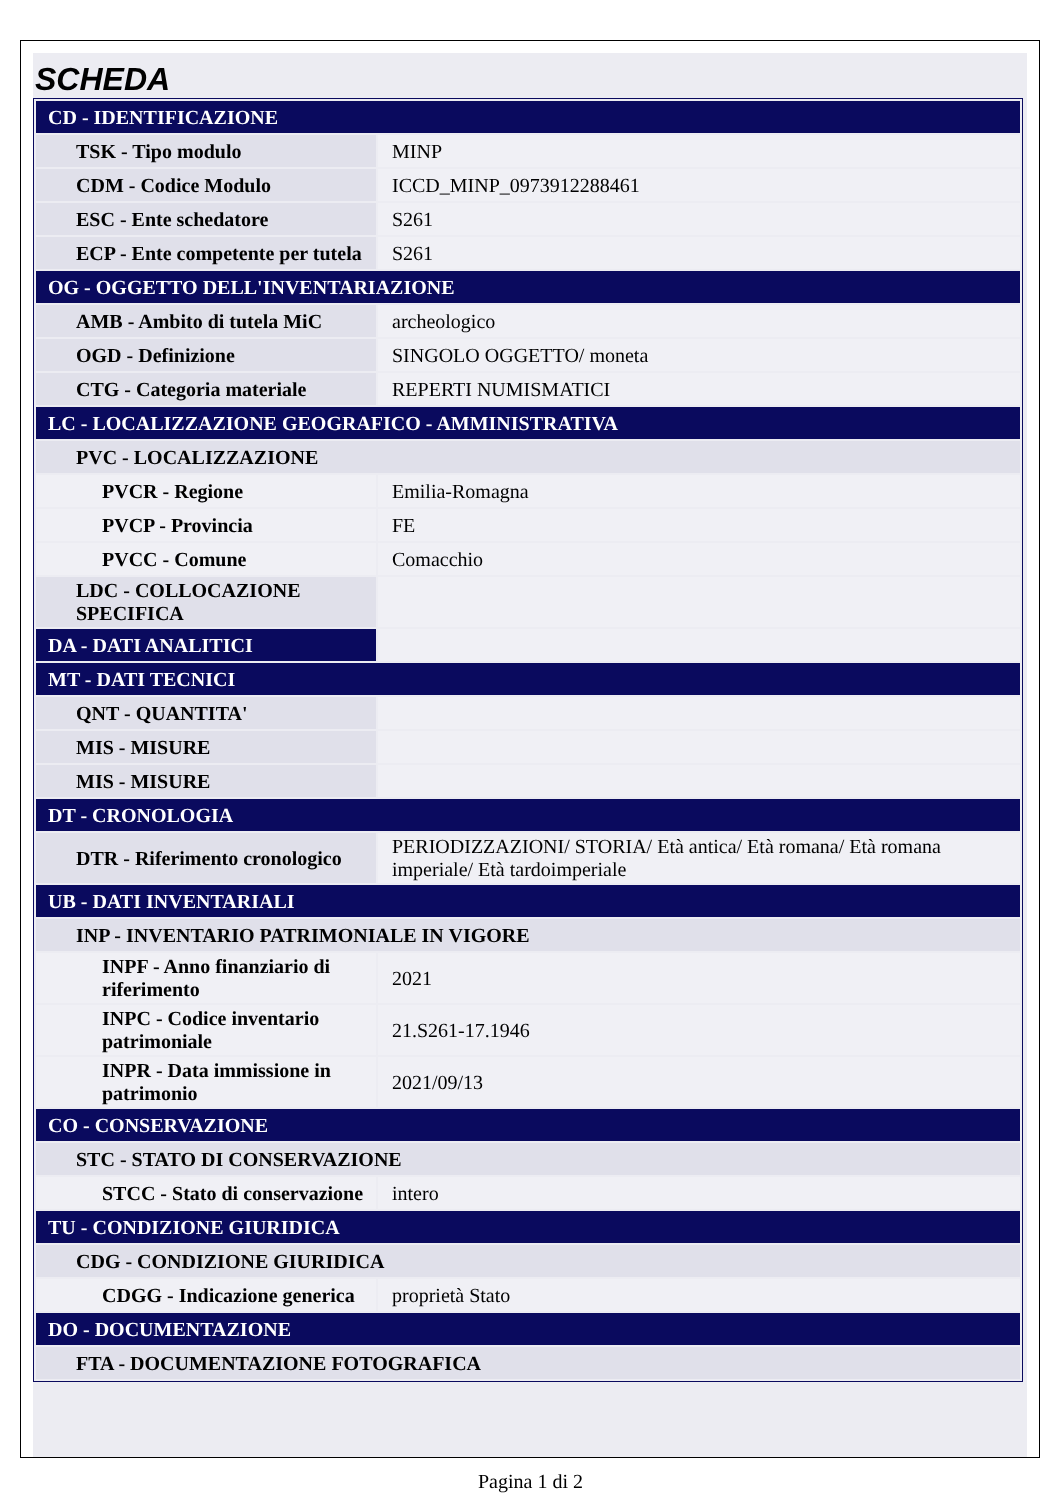SCHEDA
| CD - IDENTIFICAZIONE | |
| TSK - Tipo modulo | MINP |
| CDM - Codice Modulo | ICCD_MINP_0973912288461 |
| ESC - Ente schedatore | S261 |
| ECP - Ente competente per tutela | S261 |
| OG - OGGETTO DELL'INVENTARIAZIONE | |
| AMB - Ambito di tutela MiC | archeologico |
| OGD - Definizione | SINGOLO OGGETTO/ moneta |
| CTG - Categoria materiale | REPERTI NUMISMATICI |
| LC - LOCALIZZAZIONE GEOGRAFICO - AMMINISTRATIVA | |
| PVC - LOCALIZZAZIONE | |
| PVCR - Regione | Emilia-Romagna |
| PVCP - Provincia | FE |
| PVCC - Comune | Comacchio |
| LDC - COLLOCAZIONE SPECIFICA | |
| DA - DATI ANALITICI | |
| MT - DATI TECNICI | |
| QNT - QUANTITA' | |
| MIS - MISURE | |
| MIS - MISURE | |
| DT - CRONOLOGIA | |
| DTR - Riferimento cronologico | PERIODIZZAZIONI/ STORIA/ Età antica/ Età romana/ Età romana imperiale/ Età tardoimperiale |
| UB - DATI INVENTARIALI | |
| INP - INVENTARIO PATRIMONIALE IN VIGORE | |
| INPF - Anno finanziario di riferimento | 2021 |
| INPC - Codice inventario patrimoniale | 21.S261-17.1946 |
| INPR - Data immissione in patrimonio | 2021/09/13 |
| CO - CONSERVAZIONE | |
| STC - STATO DI CONSERVAZIONE | |
| STCC - Stato di conservazione | intero |
| TU - CONDIZIONE GIURIDICA | |
| CDG - CONDIZIONE GIURIDICA | |
| CDGG - Indicazione generica | proprietà Stato |
| DO - DOCUMENTAZIONE | |
| FTA - DOCUMENTAZIONE FOTOGRAFICA | |
Pagina 1 di 2